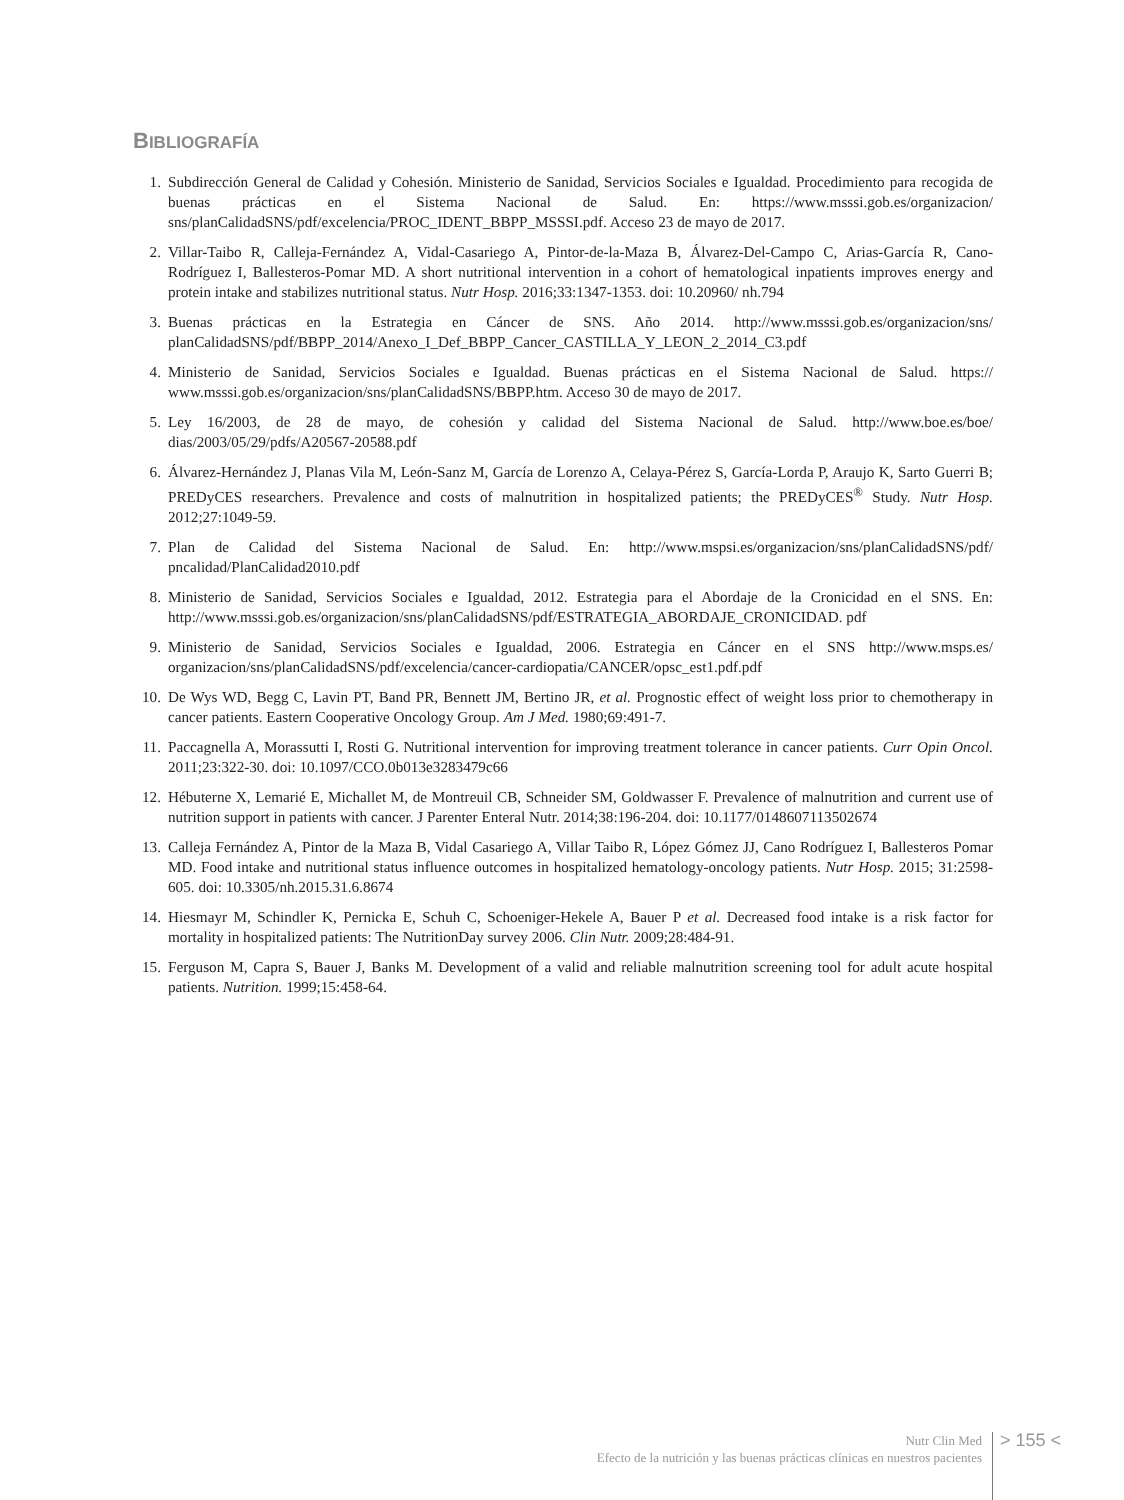BIBLIOGRAFÍA
1. Subdirección General de Calidad y Cohesión. Ministerio de Sanidad, Servicios Sociales e Igualdad. Procedimiento para recogida de buenas prácticas en el Sistema Nacional de Salud. En: https://www.msssi.gob.es/organizacion/ sns/planCalidadSNS/pdf/excelencia/PROC_IDENT_BBPP_MSSSI.pdf. Acceso 23 de mayo de 2017.
2. Villar-Taibo R, Calleja-Fernández A, Vidal-Casariego A, Pintor-de-la-Maza B, Álvarez-Del-Campo C, Arias-García R, Cano-Rodríguez I, Ballesteros-Pomar MD. A short nutritional intervention in a cohort of hematological inpatients improves energy and protein intake and stabilizes nutritional status. Nutr Hosp. 2016;33:1347-1353. doi: 10.20960/ nh.794
3. Buenas prácticas en la Estrategia en Cáncer de SNS. Año 2014. http://www.msssi.gob.es/organizacion/sns/ planCalidadSNS/pdf/BBPP_2014/Anexo_I_Def_BBPP_Cancer_CASTILLA_Y_LEON_2_2014_C3.pdf
4. Ministerio de Sanidad, Servicios Sociales e Igualdad. Buenas prácticas en el Sistema Nacional de Salud. https:// www.msssi.gob.es/organizacion/sns/planCalidadSNS/BBPP.htm. Acceso 30 de mayo de 2017.
5. Ley 16/2003, de 28 de mayo, de cohesión y calidad del Sistema Nacional de Salud. http://www.boe.es/boe/ dias/2003/05/29/pdfs/A20567-20588.pdf
6. Álvarez-Hernández J, Planas Vila M, León-Sanz M, García de Lorenzo A, Celaya-Pérez S, García-Lorda P, Araujo K, Sarto Guerri B; PREDyCES researchers. Prevalence and costs of malnutrition in hospitalized patients; the PREDyCES<sup>®</sup> Study. Nutr Hosp. 2012;27:1049-59.
7. Plan de Calidad del Sistema Nacional de Salud. En: http://www.mspsi.es/organizacion/sns/planCalidadSNS/pdf/ pncalidad/PlanCalidad2010.pdf
8. Ministerio de Sanidad, Servicios Sociales e Igualdad, 2012. Estrategia para el Abordaje de la Cronicidad en el SNS. En: http://www.msssi.gob.es/organizacion/sns/planCalidadSNS/pdf/ESTRATEGIA_ABORDAJE_CRONICIDAD. pdf
9. Ministerio de Sanidad, Servicios Sociales e Igualdad, 2006. Estrategia en Cáncer en el SNS http://www.msps.es/ organizacion/sns/planCalidadSNS/pdf/excelencia/cancer-cardiopatia/CANCER/opsc_est1.pdf.pdf
10. De Wys WD, Begg C, Lavin PT, Band PR, Bennett JM, Bertino JR, et al. Prognostic effect of weight loss prior to chemotherapy in cancer patients. Eastern Cooperative Oncology Group. Am J Med. 1980;69:491-7.
11. Paccagnella A, Morassutti I, Rosti G. Nutritional intervention for improving treatment tolerance in cancer patients. Curr Opin Oncol. 2011;23:322-30. doi: 10.1097/CCO.0b013e3283479c66
12. Hébuterne X, Lemarié E, Michallet M, de Montreuil CB, Schneider SM, Goldwasser F. Prevalence of malnutrition and current use of nutrition support in patients with cancer. J Parenter Enteral Nutr. 2014;38:196-204. doi: 10.1177/0148607113502674
13. Calleja Fernández A, Pintor de la Maza B, Vidal Casariego A, Villar Taibo R, López Gómez JJ, Cano Rodríguez I, Ballesteros Pomar MD. Food intake and nutritional status influence outcomes in hospitalized hematology-oncology patients. Nutr Hosp. 2015; 31:2598-605. doi: 10.3305/nh.2015.31.6.8674
14. Hiesmayr M, Schindler K, Pernicka E, Schuh C, Schoeniger-Hekele A, Bauer P et al. Decreased food intake is a risk factor for mortality in hospitalized patients: The NutritionDay survey 2006. Clin Nutr. 2009;28:484-91.
15. Ferguson M, Capra S, Bauer J, Banks M. Development of a valid and reliable malnutrition screening tool for adult acute hospital patients. Nutrition. 1999;15:458-64.
Nutr Clin Med
Efecto de la nutrición y las buenas prácticas clínicas en nuestros pacientes
> 155 <